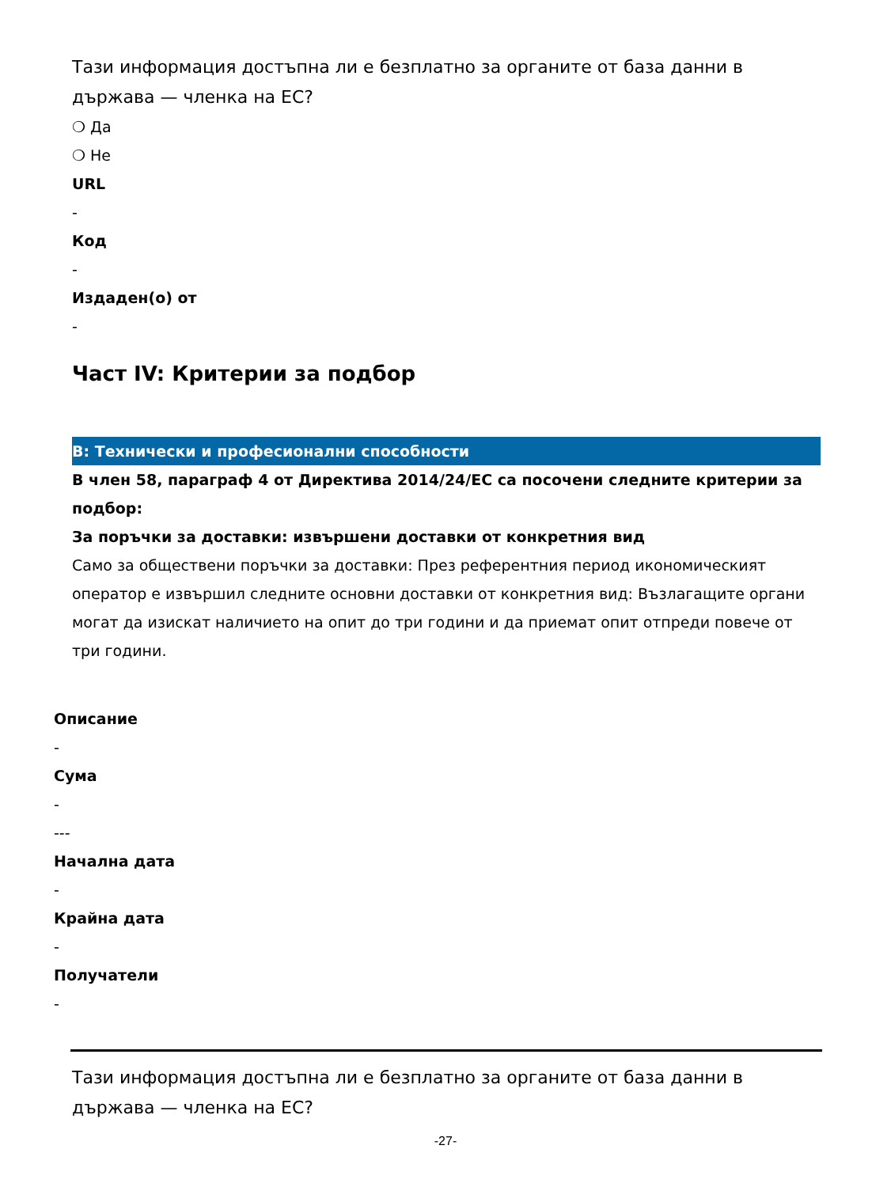Тази информация достъпна ли е безплатно за органите от база данни в държава — членка на ЕС?
❍ Да
❍ Не
URL
-
Код
-
Издаден(о) от
-
Част IV: Критерии за подбор
В: Технически и професионални способности
В член 58, параграф 4 от Директива 2014/24/ЕС са посочени следните критерии за подбор:
За поръчки за доставки: извършени доставки от конкретния вид
Само за обществени поръчки за доставки: През референтния период икономическият оператор е извършил следните основни доставки от конкретния вид: Възлагащите органи могат да изискат наличието на опит до три години и да приемат опит отпреди повече от три години.
Описание
-
Сума
-
---
Начална дата
-
Крайна дата
-
Получатели
-
Тази информация достъпна ли е безплатно за органите от база данни в държава — членка на ЕС?
-27-